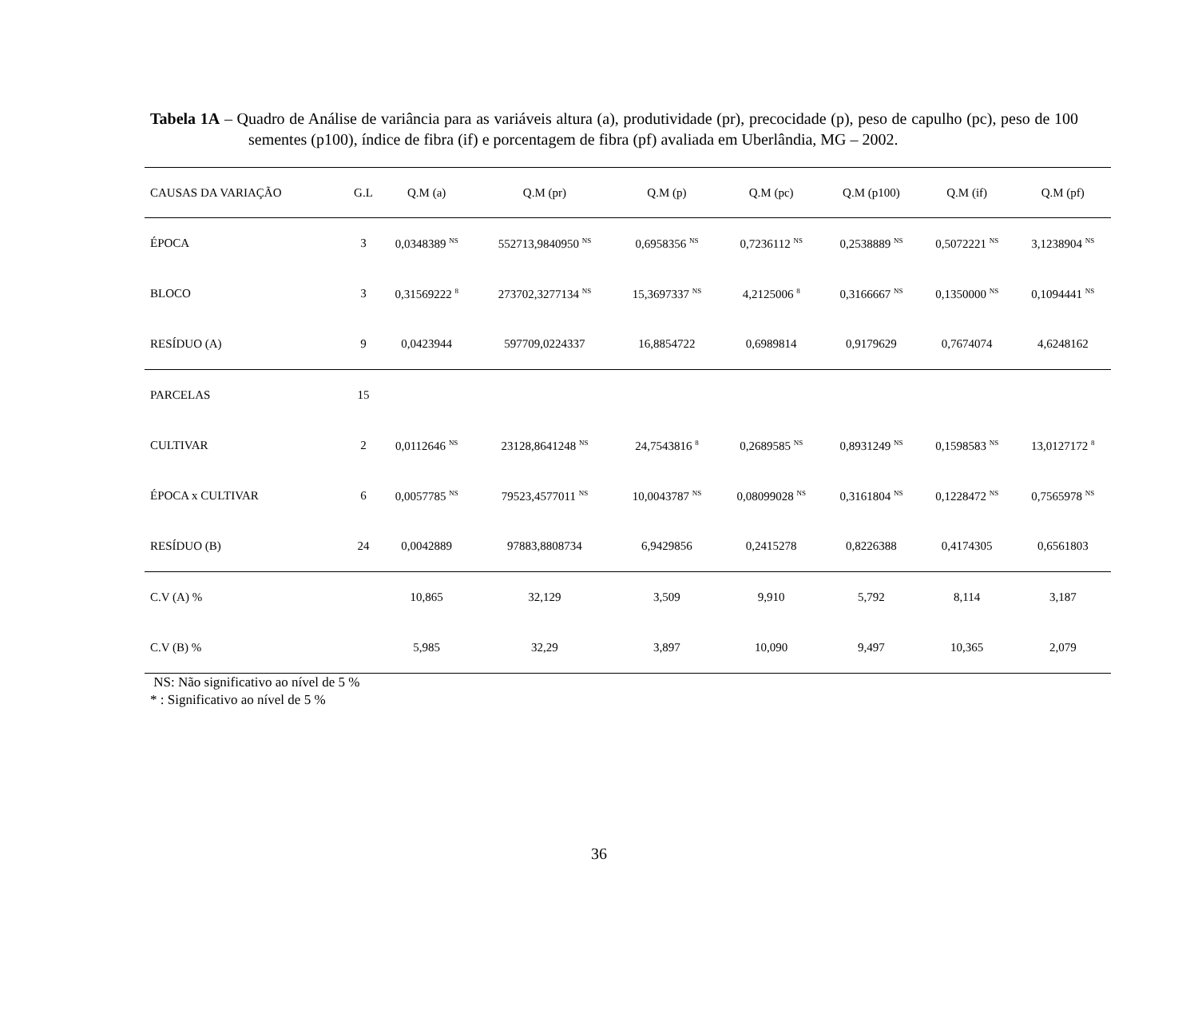Tabela 1A – Quadro de Análise de variância para as variáveis altura (a), produtividade (pr), precocidade (p), peso de capulho (pc), peso de 100 sementes (p100), índice de fibra (if) e porcentagem de fibra (pf) avaliada em Uberlândia, MG – 2002.
| CAUSAS DA VARIAÇÃO | G.L | Q.M (a) | Q.M (pr) | Q.M (p) | Q.M (pc) | Q.M (p100) | Q.M (if) | Q.M (pf) |
| --- | --- | --- | --- | --- | --- | --- | --- | --- |
| ÉPOCA | 3 | 0,0348389 <sup>NS</sup> | 552713,9840950 <sup>NS</sup> | 0,6958356 <sup>NS</sup> | 0,7236112 <sup>NS</sup> | 0,2538889 <sup>NS</sup> | 0,5072221 <sup>NS</sup> | 3,1238904 <sup>NS</sup> |
| BLOCO | 3 | 0,31569222 <sup>8</sup> | 273702,3277134 <sup>NS</sup> | 15,3697337 <sup>NS</sup> | 4,2125006 <sup>8</sup> | 0,3166667 <sup>NS</sup> | 0,1350000 <sup>NS</sup> | 0,1094441 <sup>NS</sup> |
| RESÍDUO (A) | 9 | 0,0423944 | 597709,0224337 | 16,8854722 | 0,6989814 | 0,9179629 | 0,7674074 | 4,6248162 |
| PARCELAS | 15 | | | | | | | |
| CULTIVAR | 2 | 0,0112646 <sup>NS</sup> | 23128,8641248 <sup>NS</sup> | 24,7543816 <sup>8</sup> | 0,2689585 <sup>NS</sup> | 0,8931249 <sup>NS</sup> | 0,1598583 <sup>NS</sup> | 13,0127172 <sup>8</sup> |
| ÉPOCA x CULTIVAR | 6 | 0,0057785 <sup>NS</sup> | 79523,4577011 <sup>NS</sup> | 10,0043787 <sup>NS</sup> | 0,08099028 <sup>NS</sup> | 0,3161804 <sup>NS</sup> | 0,1228472 <sup>NS</sup> | 0,7565978 <sup>NS</sup> |
| RESÍDUO (B) | 24 | 0,0042889 | 97883,8808734 | 6,9429856 | 0,2415278 | 0,8226388 | 0,4174305 | 0,6561803 |
| C.V (A) % | | 10,865 | 32,129 | 3,509 | 9,910 | 5,792 | 8,114 | 3,187 |
| C.V (B) % | | 5,985 | 32,29 | 3,897 | 10,090 | 9,497 | 10,365 | 2,079 |
NS: Não significativo ao nível de 5 %
* : Significativo ao nível de 5 %
36